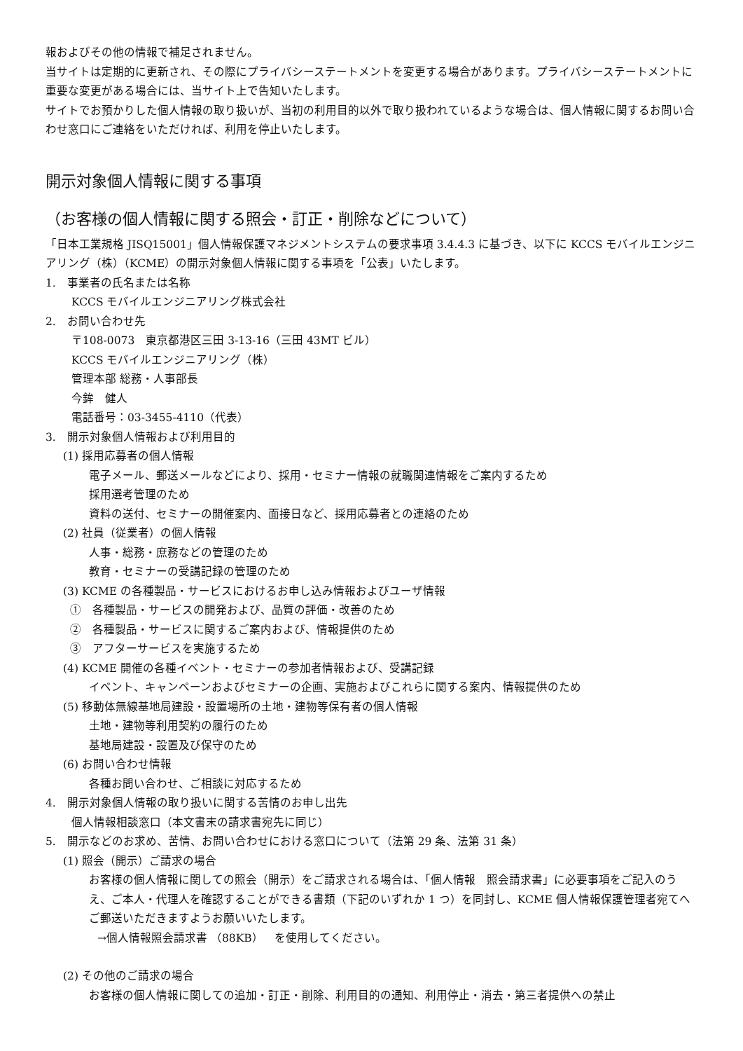報およびその他の情報で補足されません。
当サイトは定期的に更新され、その際にプライバシーステートメントを変更する場合があります。プライバシーステートメントに重要な変更がある場合には、当サイト上で告知いたします。
サイトでお預かりした個人情報の取り扱いが、当初の利用目的以外で取り扱われているような場合は、個人情報に関するお問い合わせ窓口にご連絡をいただければ、利用を停止いたします。
開示対象個人情報に関する事項
（お客様の個人情報に関する照会・訂正・削除などについて）
「日本工業規格 JISQ15001」個人情報保護マネジメントシステムの要求事項 3.4.4.3 に基づき、以下に KCCS モバイルエンジニアリング（株）（KCME）の開示対象個人情報に関する事項を「公表」いたします。
1.　事業者の氏名または名称
KCCS モバイルエンジニアリング株式会社
2.　お問い合わせ先
〒108-0073　東京都港区三田 3-13-16（三田 43MT ビル）
KCCS モバイルエンジニアリング（株）
管理本部 総務・人事部長
今鉾　健人
電話番号：03-3455-4110（代表）
3.　開示対象個人情報および利用目的
(1) 採用応募者の個人情報
電子メール、郵送メールなどにより、採用・セミナー情報の就職関連情報をご案内するため
採用選考管理のため
資料の送付、セミナーの開催案内、面接日など、採用応募者との連絡のため
(2) 社員（従業者）の個人情報
人事・総務・庶務などの管理のため
教育・セミナーの受講記録の管理のため
(3) KCME の各種製品・サービスにおけるお申し込み情報およびユーザ情報
①　各種製品・サービスの開発および、品質の評価・改善のため
②　各種製品・サービスに関するご案内および、情報提供のため
③　アフターサービスを実施するため
(4) KCME 開催の各種イベント・セミナーの参加者情報および、受講記録
イベント、キャンペーンおよびセミナーの企画、実施およびこれらに関する案内、情報提供のため
(5) 移動体無線基地局建設・設置場所の土地・建物等保有者の個人情報
土地・建物等利用契約の履行のため
基地局建設・設置及び保守のため
(6) お問い合わせ情報
各種お問い合わせ、ご相談に対応するため
4.　開示対象個人情報の取り扱いに関する苦情のお申し出先
個人情報相談窓口（本文書末の請求書宛先に同じ）
5.　開示などのお求め、苦情、お問い合わせにおける窓口について（法第 29 条、法第 31 条）
(1) 照会（開示）ご請求の場合
お客様の個人情報に関しての照会（開示）をご請求される場合は、「個人情報　照会請求書」に必要事項をご記入のうえ、ご本人・代理人を確認することができる書類（下記のいずれか 1 つ）を同封し、KCME 個人情報保護管理者宛てへご郵送いただきますようお願いいたします。
→個人情報照会請求書 （88KB）　を使用してください。
(2) その他のご請求の場合
お客様の個人情報に関しての追加・訂正・削除、利用目的の通知、利用停止・消去・第三者提供への禁止